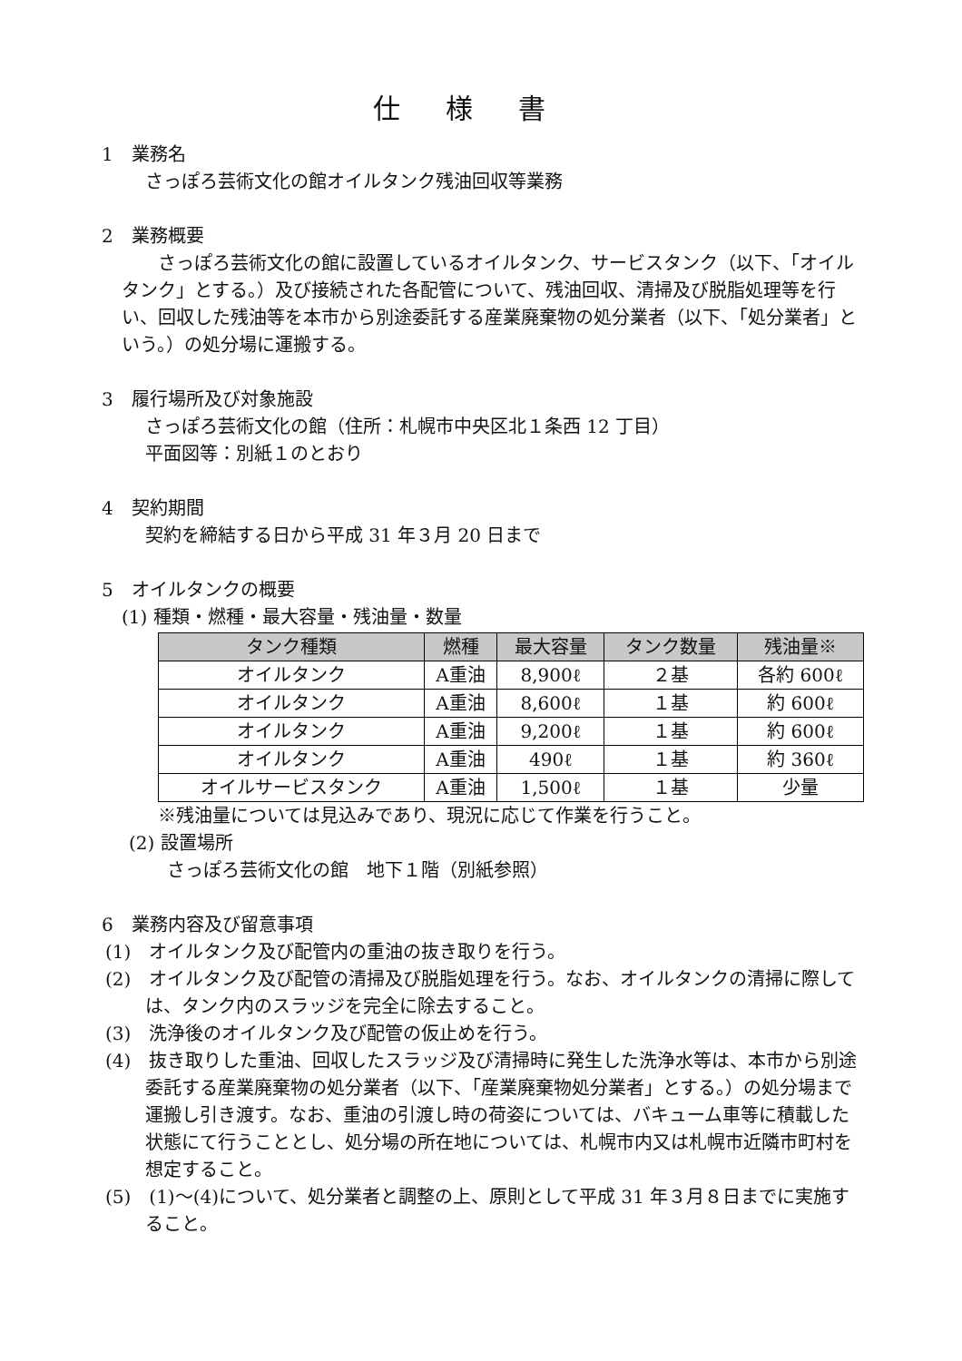仕様書
1　業務名
さっぽろ芸術文化の館オイルタンク残油回収等業務
2　業務概要
　　さっぽろ芸術文化の館に設置しているオイルタンク、サービスタンク（以下、「オイルタンク」とする。）及び接続された各配管について、残油回収、清掃及び脱脂処理等を行い、回収した残油等を本市から別途委託する産業廃棄物の処分業者（以下、「処分業者」という。）の処分場に運搬する。
3　履行場所及び対象施設
さっぽろ芸術文化の館（住所：札幌市中央区北１条西 12 丁目）
平面図等：別紙１のとおり
4　契約期間
契約を締結する日から平成 31 年３月 20 日まで
5　オイルタンクの概要
(1) 種類・燃種・最大容量・残油量・数量
| タンク種類 | 燃種 | 最大容量 | タンク数量 | 残油量※ |
| --- | --- | --- | --- | --- |
| オイルタンク | A重油 | 8,900ℓ | ２基 | 各約 600ℓ |
| オイルタンク | A重油 | 8,600ℓ | １基 | 約 600ℓ |
| オイルタンク | A重油 | 9,200ℓ | １基 | 約 600ℓ |
| オイルタンク | A重油 | 490ℓ | １基 | 約 360ℓ |
| オイルサービスタンク | A重油 | 1,500ℓ | １基 | 少量 |
※残油量については見込みであり、現況に応じて作業を行うこと。
(2) 設置場所
さっぽろ芸術文化の館　地下１階（別紙参照）
6　業務内容及び留意事項
(1)　オイルタンク及び配管内の重油の抜き取りを行う。
(2)　オイルタンク及び配管の清掃及び脱脂処理を行う。なお、オイルタンクの清掃に際しては、タンク内のスラッジを完全に除去すること。
(3)　洗浄後のオイルタンク及び配管の仮止めを行う。
(4)　抜き取りした重油、回収したスラッジ及び清掃時に発生した洗浄水等は、本市から別途委託する産業廃棄物の処分業者（以下、「産業廃棄物処分業者」とする。）の処分場まで運搬し引き渡す。なお、重油の引渡し時の荷姿については、バキューム車等に積載した状態にて行うこととし、処分場の所在地については、札幌市内又は札幌市近隣市町村を想定すること。
(5)　(1)～(4)について、処分業者と調整の上、原則として平成 31 年３月８日までに実施すること。